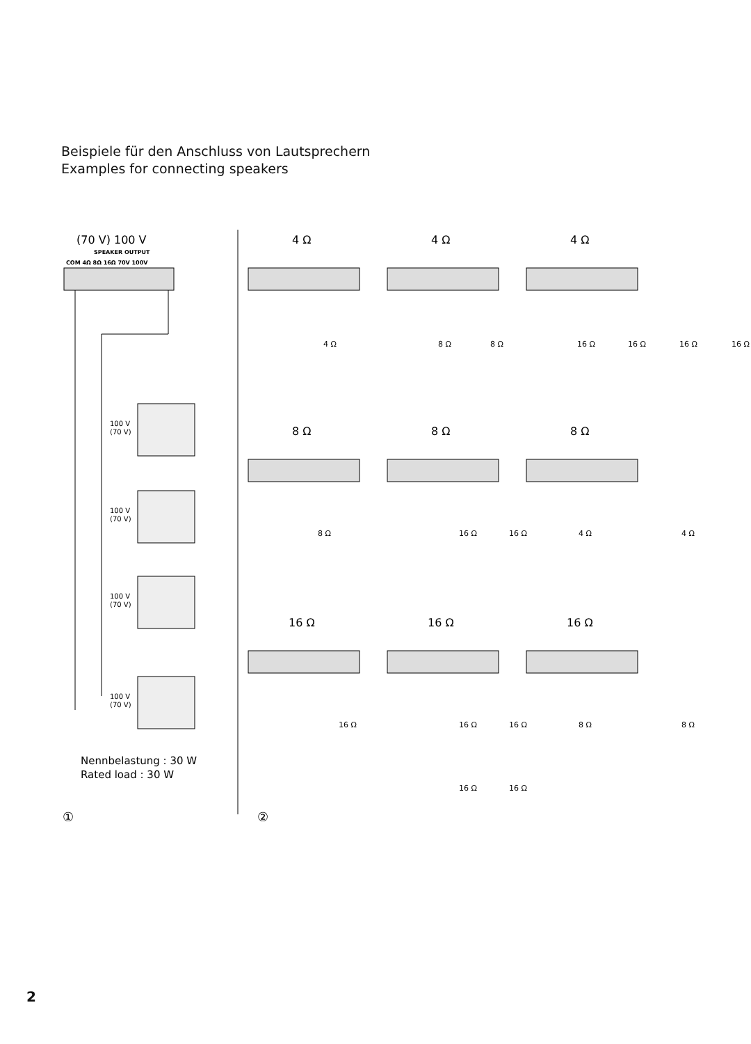Beispiele für den Anschluss von Lautsprechern
Examples for connecting speakers
(70 V) 100 V
SPEAKER OUTPUT
COM 4Ω 8Ω 16Ω 70V 100V
100 V
(70 V)
100 V
(70 V)
100 V
(70 V)
100 V
(70 V)
Nennbelastung : 30 W
Rated load : 30 W
①
②
4 Ω
4 Ω
4 Ω
8 Ω
8 Ω
8 Ω
16 Ω
16 Ω
16 Ω
4 Ω
8 Ω
8 Ω
16 Ω
16 Ω
16 Ω
16 Ω
8 Ω
16 Ω
16 Ω
4 Ω
4 Ω
16 Ω
16 Ω
16 Ω
8 Ω
8 Ω
16 Ω
16 Ω
2